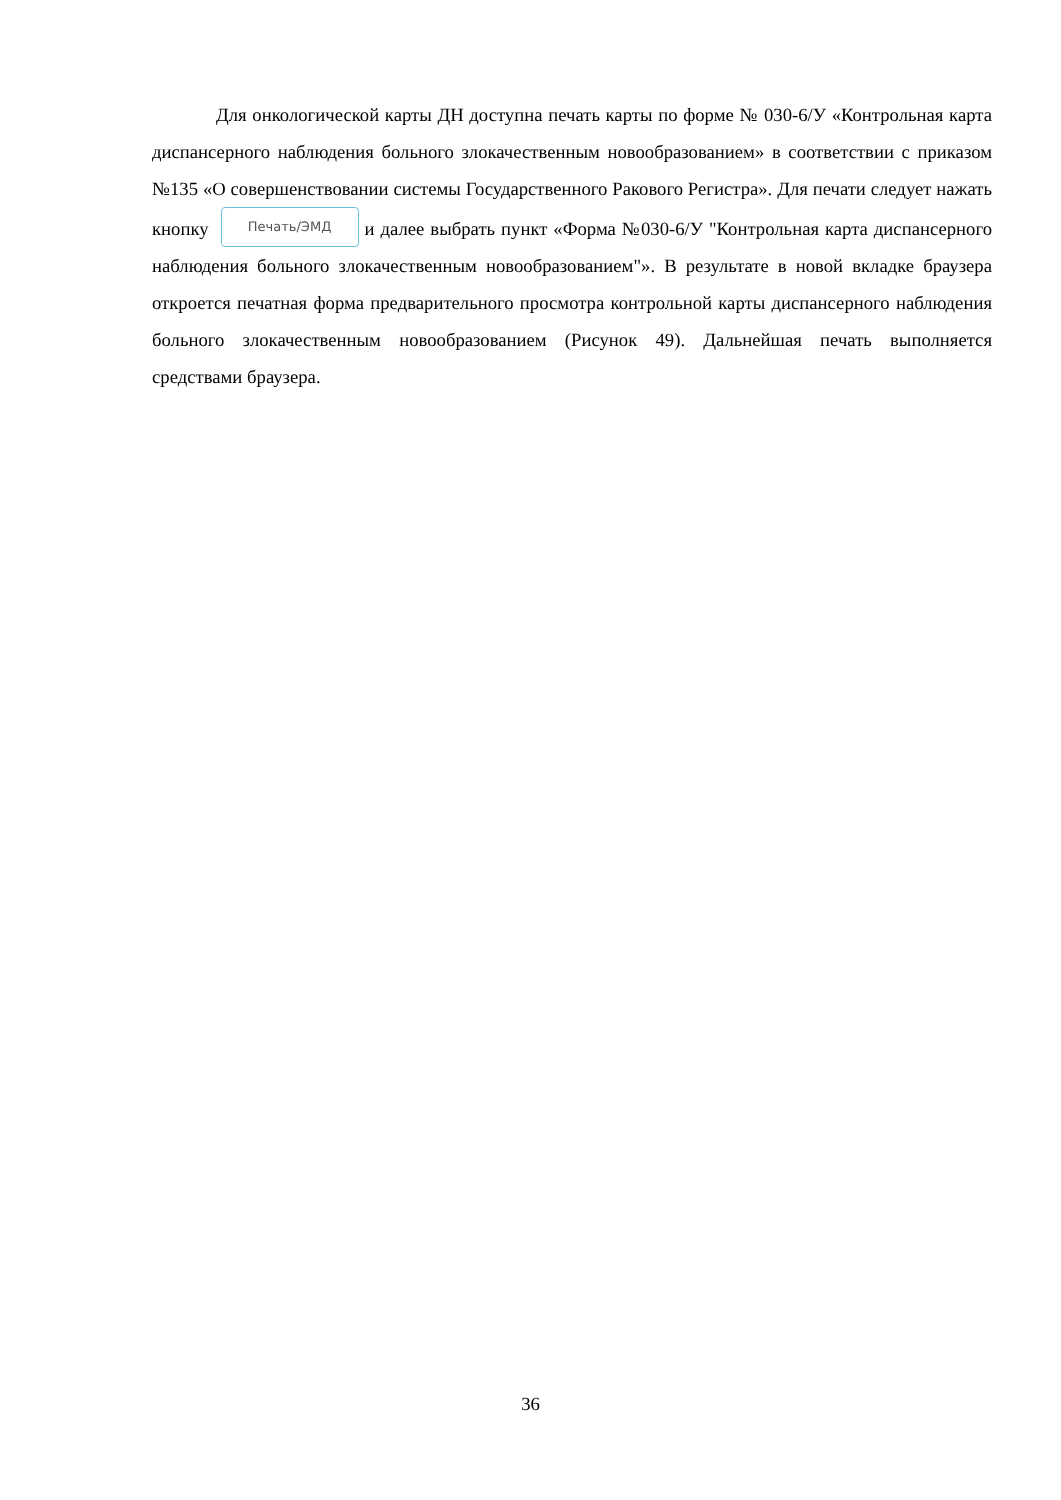Для онкологической карты ДН доступна печать карты по форме № 030-6/У «Контрольная карта диспансерного наблюдения больного злокачественным новообразованием» в соответствии с приказом №135 «О совершенствовании системы Государственного Ракового Регистра». Для печати следует нажать кнопку Печать/ЭМД и далее выбрать пункт «Форма №030-6/У "Контрольная карта диспансерного наблюдения больного злокачественным новообразованием"». В результате в новой вкладке браузера откроется печатная форма предварительного просмотра контрольной карты диспансерного наблюдения больного злокачественным новообразованием (Рисунок 49). Дальнейшая печать выполняется средствами браузера.
36